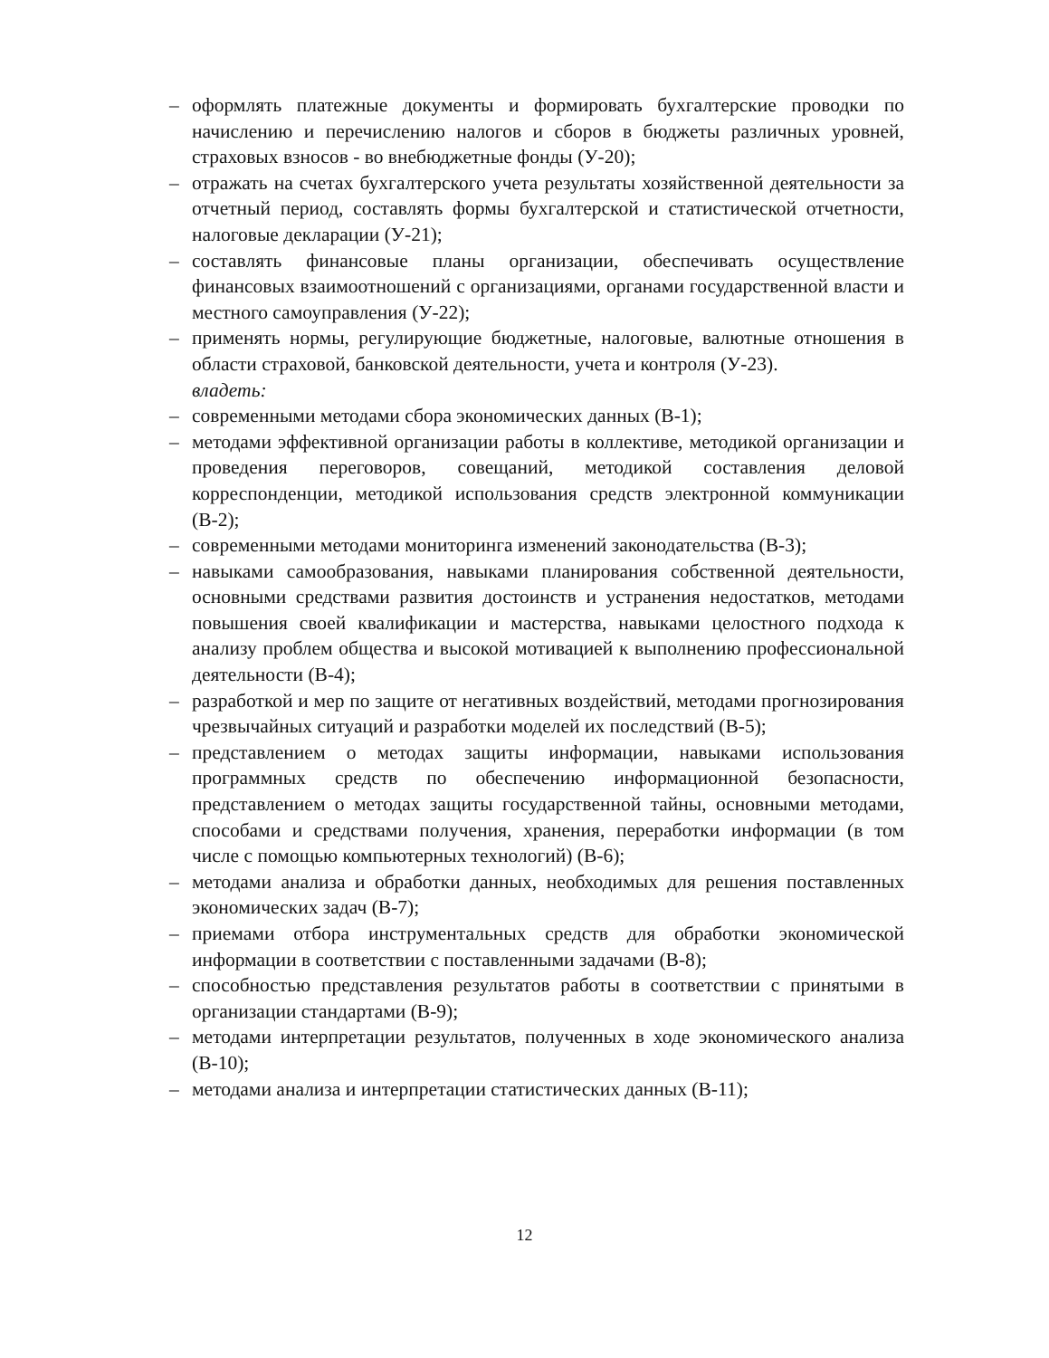– оформлять платежные документы и формировать бухгалтерские проводки по начислению и перечислению налогов и сборов в бюджеты различных уровней, страховых взносов - во внебюджетные фонды (У-20);
– отражать на счетах бухгалтерского учета результаты хозяйственной деятельности за отчетный период, составлять формы бухгалтерской и статистической отчетности, налоговые декларации (У-21);
– составлять финансовые планы организации, обеспечивать осуществление финансовых взаимоотношений с организациями, органами государственной власти и местного самоуправления (У-22);
– применять нормы, регулирующие бюджетные, налоговые, валютные отношения в области страховой, банковской деятельности, учета и контроля (У-23).
владеть:
– современными методами сбора экономических данных (В-1);
– методами эффективной организации работы в коллективе, методикой организации и проведения переговоров, совещаний, методикой составления деловой корреспонденции, методикой использования средств электронной коммуникации (В-2);
– современными методами мониторинга изменений законодательства (В-3);
– навыками самообразования, навыками планирования собственной деятельности, основными средствами развития достоинств и устранения недостатков, методами повышения своей квалификации и мастерства, навыками целостного подхода к анализу проблем общества и высокой мотивацией к выполнению профессиональной деятельности (В-4);
– разработкой и мер по защите от негативных воздействий, методами прогнозирования чрезвычайных ситуаций и разработки моделей их последствий (В-5);
– представлением о методах защиты информации, навыками использования программных средств по обеспечению информационной безопасности, представлением о методах защиты государственной тайны, основными методами, способами и средствами получения, хранения, переработки информации (в том числе с помощью компьютерных технологий) (В-6);
– методами анализа и обработки данных, необходимых для решения поставленных экономических задач (В-7);
– приемами отбора инструментальных средств для обработки экономической информации в соответствии с поставленными задачами (В-8);
– способностью представления результатов работы в соответствии с принятыми в организации стандартами (В-9);
– методами интерпретации результатов, полученных в ходе экономического анализа (В-10);
– методами анализа и интерпретации статистических данных (В-11);
12